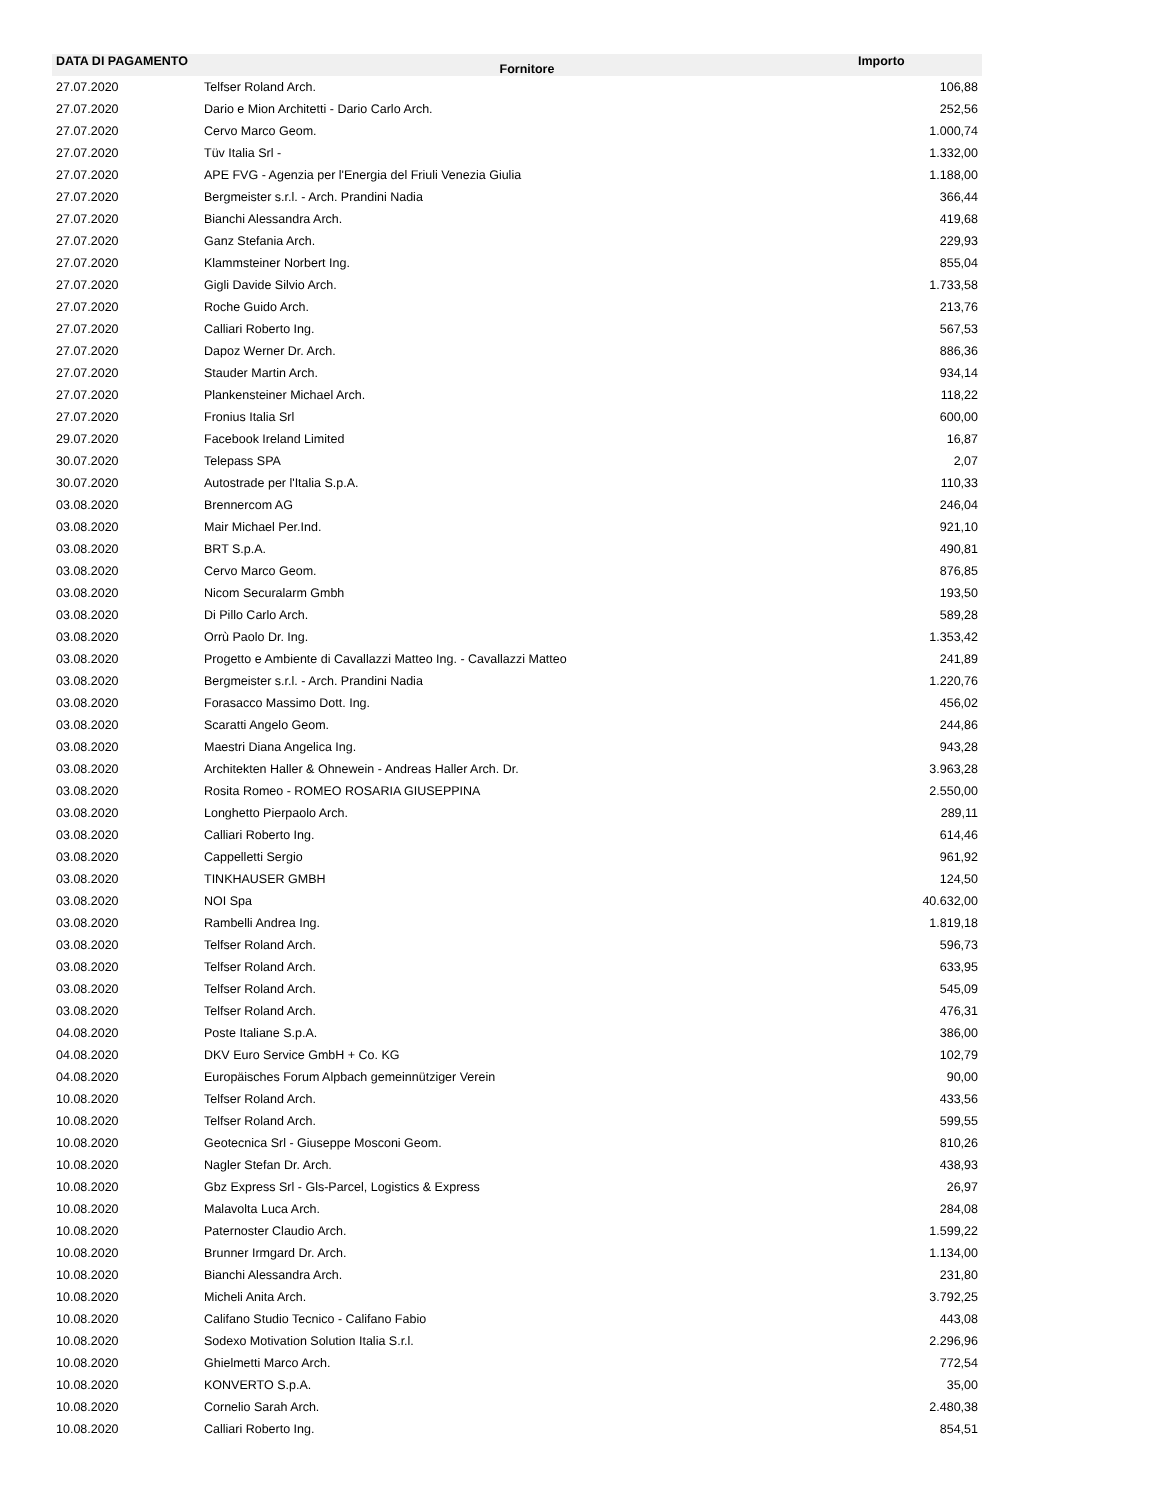| DATA DI PAGAMENTO | Fornitore | Importo |
| --- | --- | --- |
| 27.07.2020 | Telfser Roland Arch. | 106,88 |
| 27.07.2020 | Dario e Mion Architetti - Dario Carlo Arch. | 252,56 |
| 27.07.2020 | Cervo Marco Geom. | 1.000,74 |
| 27.07.2020 | Tüv Italia Srl - | 1.332,00 |
| 27.07.2020 | APE FVG - Agenzia per l'Energia del Friuli Venezia Giulia | 1.188,00 |
| 27.07.2020 | Bergmeister s.r.l. - Arch. Prandini Nadia | 366,44 |
| 27.07.2020 | Bianchi Alessandra Arch. | 419,68 |
| 27.07.2020 | Ganz Stefania Arch. | 229,93 |
| 27.07.2020 | Klammsteiner Norbert Ing. | 855,04 |
| 27.07.2020 | Gigli Davide Silvio Arch. | 1.733,58 |
| 27.07.2020 | Roche Guido Arch. | 213,76 |
| 27.07.2020 | Calliari Roberto Ing. | 567,53 |
| 27.07.2020 | Dapoz Werner Dr. Arch. | 886,36 |
| 27.07.2020 | Stauder Martin Arch. | 934,14 |
| 27.07.2020 | Plankensteiner Michael Arch. | 118,22 |
| 27.07.2020 | Fronius Italia Srl | 600,00 |
| 29.07.2020 | Facebook Ireland Limited | 16,87 |
| 30.07.2020 | Telepass SPA | 2,07 |
| 30.07.2020 | Autostrade per l'Italia S.p.A. | 110,33 |
| 03.08.2020 | Brennercom AG | 246,04 |
| 03.08.2020 | Mair Michael Per.Ind. | 921,10 |
| 03.08.2020 | BRT S.p.A. | 490,81 |
| 03.08.2020 | Cervo Marco Geom. | 876,85 |
| 03.08.2020 | Nicom Securalarm Gmbh | 193,50 |
| 03.08.2020 | Di Pillo Carlo Arch. | 589,28 |
| 03.08.2020 | Orrù Paolo Dr. Ing. | 1.353,42 |
| 03.08.2020 | Progetto e Ambiente di Cavallazzi Matteo Ing. - Cavallazzi Matteo | 241,89 |
| 03.08.2020 | Bergmeister s.r.l. - Arch. Prandini Nadia | 1.220,76 |
| 03.08.2020 | Forasacco Massimo Dott. Ing. | 456,02 |
| 03.08.2020 | Scaratti Angelo Geom. | 244,86 |
| 03.08.2020 | Maestri Diana Angelica Ing. | 943,28 |
| 03.08.2020 | Architekten Haller & Ohnewein - Andreas Haller Arch. Dr. | 3.963,28 |
| 03.08.2020 | Rosita Romeo - ROMEO ROSARIA GIUSEPPINA | 2.550,00 |
| 03.08.2020 | Longhetto Pierpaolo Arch. | 289,11 |
| 03.08.2020 | Calliari Roberto Ing. | 614,46 |
| 03.08.2020 | Cappelletti Sergio | 961,92 |
| 03.08.2020 | TINKHAUSER GMBH | 124,50 |
| 03.08.2020 | NOI Spa | 40.632,00 |
| 03.08.2020 | Rambelli Andrea Ing. | 1.819,18 |
| 03.08.2020 | Telfser Roland Arch. | 596,73 |
| 03.08.2020 | Telfser Roland Arch. | 633,95 |
| 03.08.2020 | Telfser Roland Arch. | 545,09 |
| 03.08.2020 | Telfser Roland Arch. | 476,31 |
| 04.08.2020 | Poste Italiane S.p.A. | 386,00 |
| 04.08.2020 | DKV Euro Service GmbH + Co. KG | 102,79 |
| 04.08.2020 | Europäisches Forum Alpbach gemeinnütziger Verein | 90,00 |
| 10.08.2020 | Telfser Roland Arch. | 433,56 |
| 10.08.2020 | Telfser Roland Arch. | 599,55 |
| 10.08.2020 | Geotecnica Srl - Giuseppe Mosconi Geom. | 810,26 |
| 10.08.2020 | Nagler Stefan Dr. Arch. | 438,93 |
| 10.08.2020 | Gbz Express Srl - Gls-Parcel, Logistics & Express | 26,97 |
| 10.08.2020 | Malavolta Luca Arch. | 284,08 |
| 10.08.2020 | Paternoster Claudio Arch. | 1.599,22 |
| 10.08.2020 | Brunner Irmgard Dr. Arch. | 1.134,00 |
| 10.08.2020 | Bianchi Alessandra Arch. | 231,80 |
| 10.08.2020 | Micheli Anita Arch. | 3.792,25 |
| 10.08.2020 | Califano Studio Tecnico - Califano Fabio | 443,08 |
| 10.08.2020 | Sodexo Motivation Solution Italia S.r.l. | 2.296,96 |
| 10.08.2020 | Ghielmetti Marco Arch. | 772,54 |
| 10.08.2020 | KONVERTO S.p.A. | 35,00 |
| 10.08.2020 | Cornelio Sarah Arch. | 2.480,38 |
| 10.08.2020 | Calliari Roberto Ing. | 854,51 |